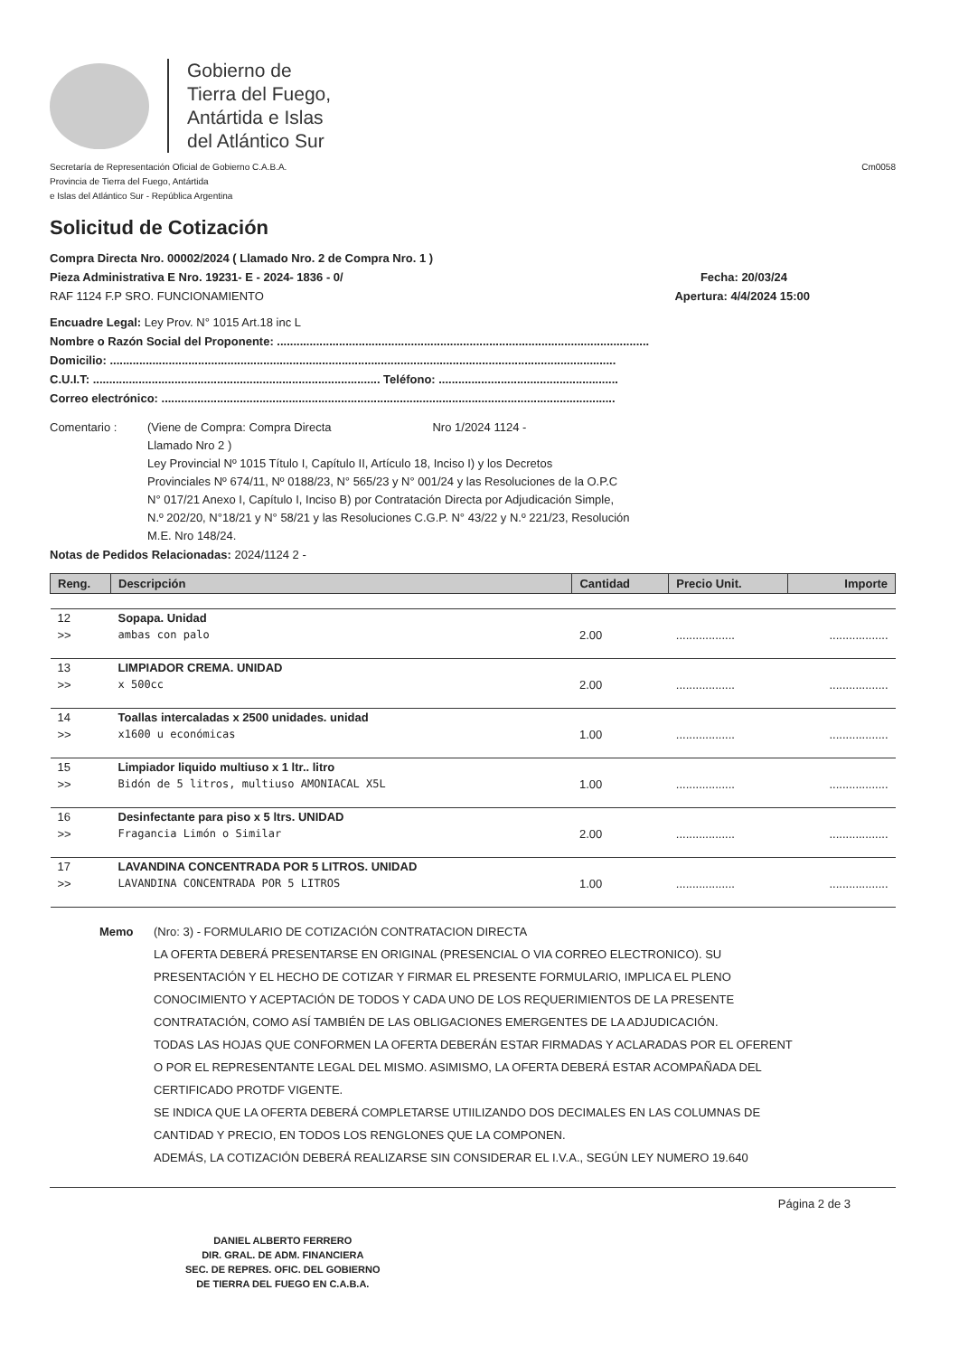Gobierno de
Tierra del Fuego,
Antártida e Islas
del Atlántico Sur
Secretaría de Representación Oficial de Gobierno C.A.B.A.
Provincia de Tierra del Fuego, Antártida
e Islas del Atlántico Sur - República Argentina
Cm0058
Solicitud de Cotización
Compra Directa Nro. 00002/2024 ( Llamado Nro. 2 de Compra Nro. 1 )
Pieza Administrativa E Nro. 19231- E - 2024- 1836 - 0/ Fecha: 20/03/24
RAF 1124 F.P SRO. FUNCIONAMIENTO Apertura: 4/4/2024 15:00
Encuadre Legal: Ley Prov. N° 1015 Art.18 inc L
Nombre o Razón Social del Proponente: ..................................................................................................................
Domicilio: ...........................................................................................................................................................
C.U.I.T: ........................................................................................ Teléfono: .......................................................
Correo electrónico: ...........................................................................................................................................
Comentario : (Viene de Compra: Compra Directa Nro 1/2024 1124 -
Llamado Nro 2 )
Ley Provincial Nº 1015 Título I, Capítulo II, Artículo 18, Inciso I) y los Decretos
Provinciales Nº 674/11, Nº 0188/23, N° 565/23 y N° 001/24 y las Resoluciones de la O.P.C
N° 017/21 Anexo I, Capítulo I, Inciso B) por Contratación Directa por Adjudicación Simple,
N.º 202/20, N°18/21 y N° 58/21 y las Resoluciones C.G.P. N° 43/22 y N.º 221/23, Resolución
M.E. Nro 148/24.
Notas de Pedidos Relacionadas: 2024/1124 2 -
| Reng. | Descripción | Cantidad | Precio Unit. | Importe |
| --- | --- | --- | --- | --- |
| 12 | Sopapa. Unidad | | | |
| >> | ambas con palo | 2.00 | .................. | .................. |
| 13 | LIMPIADOR CREMA. UNIDAD | | | |
| >> | x 500cc | 2.00 | .................. | .................. |
| 14 | Toallas intercaladas x 2500 unidades. unidad | | | |
| >> | x1600 u económicas | 1.00 | .................. | .................. |
| 15 | Limpiador liquido multiuso x 1 ltr.. litro | | | |
| >> | Bidón de 5 litros, multiuso AMONIACAL X5L | 1.00 | .................. | .................. |
| 16 | Desinfectante para piso x 5 ltrs. UNIDAD | | | |
| >> | Fragancia Limón o Similar | 2.00 | .................. | .................. |
| 17 | LAVANDINA CONCENTRADA POR 5 LITROS. UNIDAD | | | |
| >> | LAVANDINA CONCENTRADA POR 5 LITROS | 1.00 | .................. | .................. |
Memo (Nro: 3) - FORMULARIO DE COTIZACIÓN CONTRATACION DIRECTA
LA OFERTA DEBERÁ PRESENTARSE EN ORIGINAL (PRESENCIAL O VIA CORREO ELECTRONICO). SU
PRESENTACIÓN Y EL HECHO DE COTIZAR Y FIRMAR EL PRESENTE FORMULARIO, IMPLICA EL PLENO
CONOCIMIENTO Y ACEPTACIÓN DE TODOS Y CADA UNO DE LOS REQUERIMIENTOS DE LA PRESENTE
CONTRATACIÓN, COMO ASÍ TAMBIÉN DE LAS OBLIGACIONES EMERGENTES DE LA ADJUDICACIÓN.
TODAS LAS HOJAS QUE CONFORMEN LA OFERTA DEBERÁN ESTAR FIRMADAS Y ACLARADAS POR EL OFERENT
O POR EL REPRESENTANTE LEGAL DEL MISMO. ASIMISMO, LA OFERTA DEBERÁ ESTAR ACOMPAÑADA DEL
CERTIFICADO PROTDF VIGENTE.
SE INDICA QUE LA OFERTA DEBERÁ COMPLETARSE UTIILIZANDO DOS DECIMALES EN LAS COLUMNAS DE
CANTIDAD Y PRECIO, EN TODOS LOS RENGLONES QUE LA COMPONEN.
ADEMÁS, LA COTIZACIÓN DEBERÁ REALIZARSE SIN CONSIDERAR EL I.V.A., SEGÚN LEY NUMERO 19.640
DANIEL ALBERTO FERRERO
DIR. GRAL. DE ADM. FINANCIERA
SEC. DE REPRES. OFIC. DEL GOBIERNO
DE TIERRA DEL FUEGO EN C.A.B.A.
Página 2 de 3